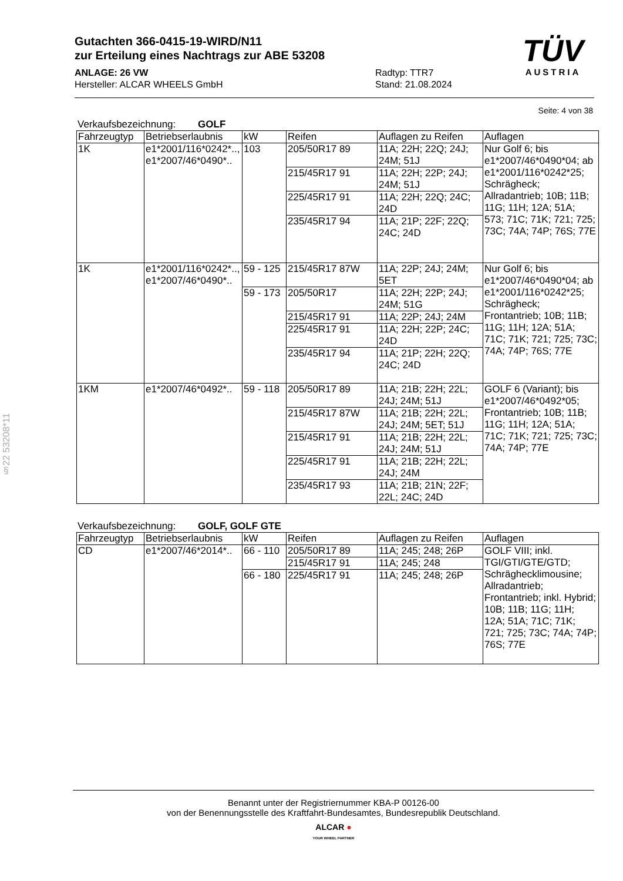§22 53208*11
Gutachten 366-0415-19-WIRD/N11
zur Erteilung eines Nachtrags zur ABE 53208
ANLAGE: 26 VW
Hersteller: ALCAR WHEELS GmbH
Radtyp: TTR7
Stand: 21.08.2024
TÜV
AUSTRIA
Seite: 4 von 38
Verkaufsbezeichnung: GOLF
| Fahrzeugtyp | Betriebserlaubnis | kW | Reifen | Auflagen zu Reifen | Auflagen |
| --- | --- | --- | --- | --- | --- |
| 1K | e1*2001/116*0242*.., e1*2007/46*0490*.. | 103 | 205/50R17 89 | 11A; 22H; 22Q; 24J; 24M; 51J | Nur Golf 6; bis e1*2007/46*0490*04; ab e1*2001/116*0242*25; Schrägheck; Allradantrieb; 10B; 11B; 11G; 11H; 12A; 51A; 573; 71C; 71K; 721; 725; 73C; 74A; 74P; 76S; 77E |
| | | | 215/45R17 91 | 11A; 22H; 22P; 24J; 24M; 51J | |
| | | | 225/45R17 91 | 11A; 22H; 22Q; 24C; 24D | |
| | | | 235/45R17 94 | 11A; 21P; 22F; 22Q; 24C; 24D | |
| 1K | e1*2001/116*0242*.., e1*2007/46*0490*.. | 59 - 125 | 215/45R17 87W | 11A; 22P; 24J; 24M; 5ET | Nur Golf 6; bis e1*2007/46*0490*04; ab e1*2001/116*0242*25; Schrägheck; Frontantrieb; 10B; 11B; 11G; 11H; 12A; 51A; 71C; 71K; 721; 725; 73C; 74A; 74P; 76S; 77E |
| | | 59 - 173 | 205/50R17 | 11A; 22H; 22P; 24J; 24M; 51G | |
| | | | 215/45R17 91 | 11A; 22P; 24J; 24M | |
| | | | 225/45R17 91 | 11A; 22H; 22P; 24C; 24D | |
| | | | 235/45R17 94 | 11A; 21P; 22H; 22Q; 24C; 24D | |
| 1KM | e1*2007/46*0492*.. | 59 - 118 | 205/50R17 89 | 11A; 21B; 22H; 22L; 24J; 24M; 51J | GOLF 6 (Variant); bis e1*2007/46*0492*05; Frontantrieb; 10B; 11B; 11G; 11H; 12A; 51A; 71C; 71K; 721; 725; 73C; 74A; 74P; 77E |
| | | | 215/45R17 87W | 11A; 21B; 22H; 22L; 24J; 24M; 5ET; 51J | |
| | | | 215/45R17 91 | 11A; 21B; 22H; 22L; 24J; 24M; 51J | |
| | | | 225/45R17 91 | 11A; 21B; 22H; 22L; 24J; 24M | |
| | | | 235/45R17 93 | 11A; 21B; 21N; 22F; 22L; 24C; 24D | |
Verkaufsbezeichnung: GOLF, GOLF GTE
| Fahrzeugtyp | Betriebserlaubnis | kW | Reifen | Auflagen zu Reifen | Auflagen |
| --- | --- | --- | --- | --- | --- |
| CD | e1*2007/46*2014*.. | 66 - 110 | 205/50R17 89 | 11A; 245; 248; 26P | GOLF VIII; inkl. TGI/GTI/GTE/GTD; Schräghecklimousine; Allradantrieb; Frontantrieb; inkl. Hybrid; 10B; 11B; 11G; 11H; 12A; 51A; 71C; 71K; 721; 725; 73C; 74A; 74P; 76S; 77E |
| | | | 215/45R17 91 | 11A; 245; 248 | |
| | | 66 - 180 | 225/45R17 91 | 11A; 245; 248; 26P | |
Benannt unter der Registriernummer KBA-P 00126-00
von der Benennungsstelle des Kraftfahrt-Bundesamtes, Bundesrepublik Deutschland.
ALCAR ●
YOUR WHEEL PARTNER